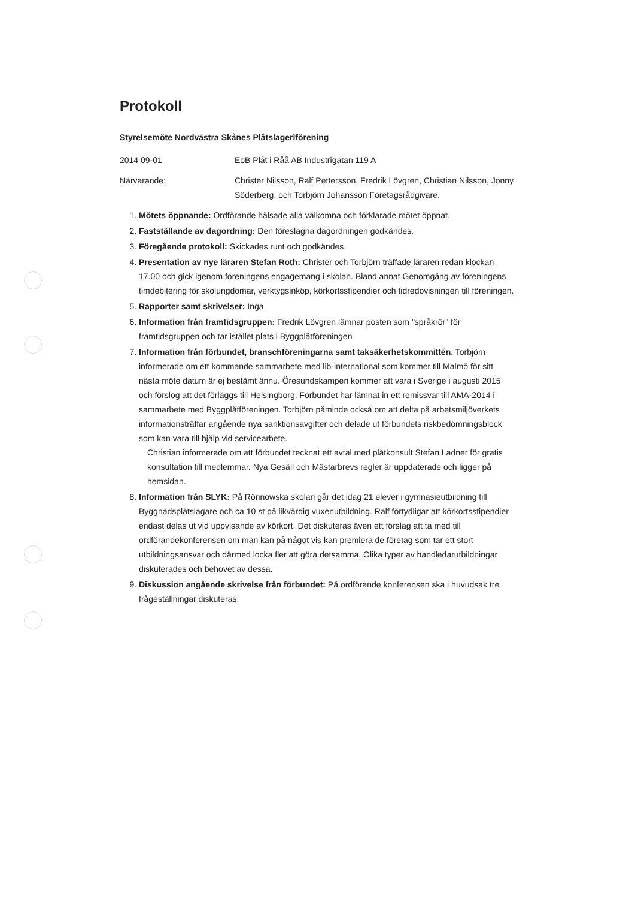Protokoll
Styrelsemöte Nordvästra Skånes Plåtslageriförening
2014 09-01 EoB Plåt i Råå AB Industrigatan 119 A
Närvarande: Christer Nilsson, Ralf Pettersson, Fredrik Lövgren, Christian Nilsson, Jonny Söderberg, och Torbjörn Johansson Företagsrådgivare.
1. Mötets öppnande: Ordförande hälsade alla välkomna och förklarade mötet öppnat.
2. Fastställande av dagordning: Den föreslagna dagordningen godkändes.
3. Föregående protokoll: Skickades runt och godkändes.
4. Presentation av nye läraren Stefan Roth: Christer och Torbjörn träffade läraren redan klockan 17.00 och gick igenom föreningens engagemang i skolan. Bland annat Genomgång av föreningens timdebitering för skolungdomar, verktygsinköp, körkortsstipendier och tidredovisningen till föreningen.
5. Rapporter samt skrivelser: Inga
6. Information från framtidsgruppen: Fredrik Lövgren lämnar posten som "språkrör" för framtidsgruppen och tar istället plats i Byggplåtföreningen
7. Information från förbundet, branschföreningarna samt taksäkerhetskommittén. Torbjörn informerade om ett kommande sammarbete med lib-international som kommer till Malmö för sitt nästa möte datum är ej bestämt ännu. Öresundskampen kommer att vara i Sverige i augusti 2015 och förslog att det förläggs till Helsingborg. Förbundet har lämnat in ett remissvar till AMA-2014 i sammarbete med Byggplåtföreningen. Torbjörn påminde också om att delta på arbetsmiljöverkets informationsträffar angående nya sanktionsavgifter och delade ut förbundets riskbedömningsblock som kan vara till hjälp vid servicearbete.
Christian informerade om att förbundet tecknat ett avtal med plåtkonsult Stefan Ladner för gratis konsultation till medlemmar. Nya Gesäll och Mästarbrevs regler är uppdaterade och ligger på hemsidan.
8. Information från SLYK: På Rönnowska skolan går det idag 21 elever i gymnasieutbildning till Byggnadsplåtslagare och ca 10 st på likvärdig vuxenutbildning. Ralf förtydligar att körkortsstipendier endast delas ut vid uppvisande av körkort. Det diskuteras även ett förslag att ta med till ordförandekonferensen om man kan på något vis kan premiera de företag som tar ett stort utbildningsansvar och därmed locka fler att göra detsamma. Olika typer av handledarutbildningar diskuterades och behovet av dessa.
9. Diskussion angående skrivelse från förbundet: På ordförande konferensen ska i huvudsak tre frågeställningar diskuteras.